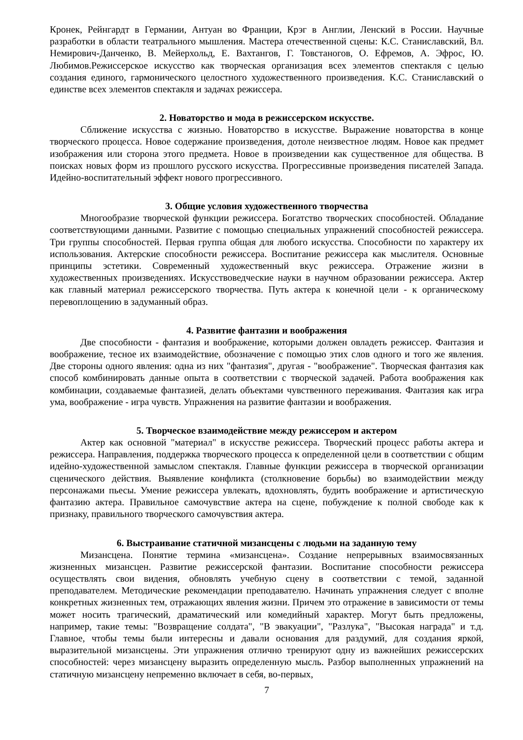Кронек, Рейнгардт в Германии, Антуан во Франции, Крэг в Англии, Ленский в России. Научные разработки в области театрального мышления. Мастера отечественной сцены: К.С. Станиславский, Вл. Немирович-Данченко, В. Мейерхольд, Е. Вахтангов, Г. Товстаногов, О. Ефремов, А. Эфрос, Ю. Любимов.Режиссерское искусство как творческая организация всех элементов спектакля с целью создания единого, гармонического целостного художественного произведения. К.С. Станиславский о единстве всех элементов спектакля и задачах режиссера.
2. Новаторство и мода в режиссерском искусстве.
Сближение искусства с жизнью. Новаторство в искусстве. Выражение новаторства в конце творческого процесса. Новое содержание произведения, дотоле неизвестное людям. Новое как предмет изображения или сторона этого предмета. Новое в произведении как существенное для общества. В поисках новых форм из прошлого русского искусства. Прогрессивные произведения писателей Запада. Идейно-воспитательный эффект нового прогрессивного.
3. Общие условия художественного творчества
Многообразие творческой функции режиссера. Богатство творческих способностей. Обладание соответствующими данными. Развитие с помощью специальных упражнений способностей режиссера. Три группы способностей. Первая группа общая для любого искусства. Способности по характеру их использования. Актерские способности режиссера. Воспитание режиссера как мыслителя. Основные принципы эстетики. Современный художественный вкус режиссера. Отражение жизни в художественных произведениях. Искусствоведческие науки в научном образовании режиссера. Актер как главный материал режиссерского творчества. Путь актера к конечной цели - к органическому перевоплощению в задуманный образ.
4. Развитие фантазии и воображения
Две способности - фантазия и воображение, которыми должен овладеть режиссер. Фантазия и воображение, тесное их взаимодействие, обозначение с помощью этих слов одного и того же явления. Две стороны одного явления: одна из них "фантазия", другая - "воображение". Творческая фантазия как способ комбинировать данные опыта в соответствии с творческой задачей. Работа воображения как комбинации, создаваемые фантазией, делать объектами чувственного переживания. Фантазия как игра ума, воображение - игра чувств. Упражнения на развитие фантазии и воображения.
5. Творческое взаимодействие между режиссером и актером
Актер как основной "материал" в искусстве режиссера. Творческий процесс работы актера и режиссера. Направления, поддержка творческого процесса к определенной цели в соответствии с общим идейно-художественной замыслом спектакля. Главные функции режиссера в творческой организации сценического действия. Выявление конфликта (столкновение борьбы) во взаимодействии между персонажами пьесы. Умение режиссера увлекать, вдохновлять, будить воображение и артистическую фантазию актера. Правильное самочувствие актера на сцене, побуждение к полной свободе как к признаку, правильного творческого самочувствия актера.
6. Выстраивание статичной мизансцены с людьми на заданную тему
Мизансцена. Понятие термина «мизансцена». Создание непрерывных взаимосвязанных жизненных мизансцен. Развитие режиссерской фантазии. Воспитание способности режиссера осуществлять свои видения, обновлять учебную сцену в соответствии с темой, заданной преподавателем. Методические рекомендации преподавателю. Начинать упражнения следует с вполне конкретных жизненных тем, отражающих явления жизни. Причем это отражение в зависимости от темы может носить трагический, драматический или комедийный характер. Могут быть предложены, например, такие темы: "Возвращение солдата", "В эвакуации", "Разлука", "Высокая награда" и т.д. Главное, чтобы темы были интересны и давали основания для раздумий, для создания яркой, выразительной мизансцены. Эти упражнения отлично тренируют одну из важнейших режиссерских способностей: через мизансцену выразить определенную мысль. Разбор выполненных упражнений на статичную мизансцену непременно включает в себя, во-первых,
7